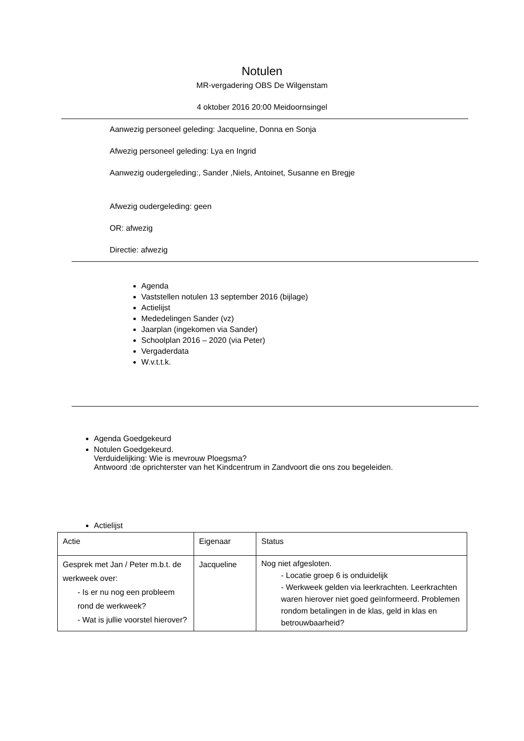Notulen
MR-vergadering OBS De Wilgenstam
4 oktober 2016 20:00 Meidoornsingel
Aanwezig personeel geleding: Jacqueline, Donna en Sonja
Afwezig personeel geleding: Lya en Ingrid
Aanwezig oudergeleding:, Sander ,Niels, Antoinet, Susanne en Bregje
Afwezig oudergeleding: geen
OR: afwezig
Directie: afwezig
Agenda
Vaststellen notulen 13 september 2016 (bijlage)
Actielijst
Mededelingen Sander (vz)
Jaarplan (ingekomen via Sander)
Schoolplan 2016 – 2020 (via Peter)
Vergaderdata
W.v.t.t.k.
Agenda Goedgekeurd
Notulen Goedgekeurd.
Verduidelijking: Wie is mevrouw Ploegsma?
Antwoord :de oprichterster van het Kindcentrum in Zandvoort die ons zou begeleiden.
Actielijst
| Actie | Eigenaar | Status |
| Gesprek met Jan / Peter m.b.t. de werkweek over: - Is er nu nog een probleem rond de werkweek? - Wat is jullie voorstel hierover? | Jacqueline | Nog niet afgesloten. - Locatie groep 6 is onduidelijk - Werkweek gelden via leerkrachten. Leerkrachten waren hierover niet goed geïnformeerd. Problemen rondom betalingen in de klas, geld in klas en betrouwbaarheid? |